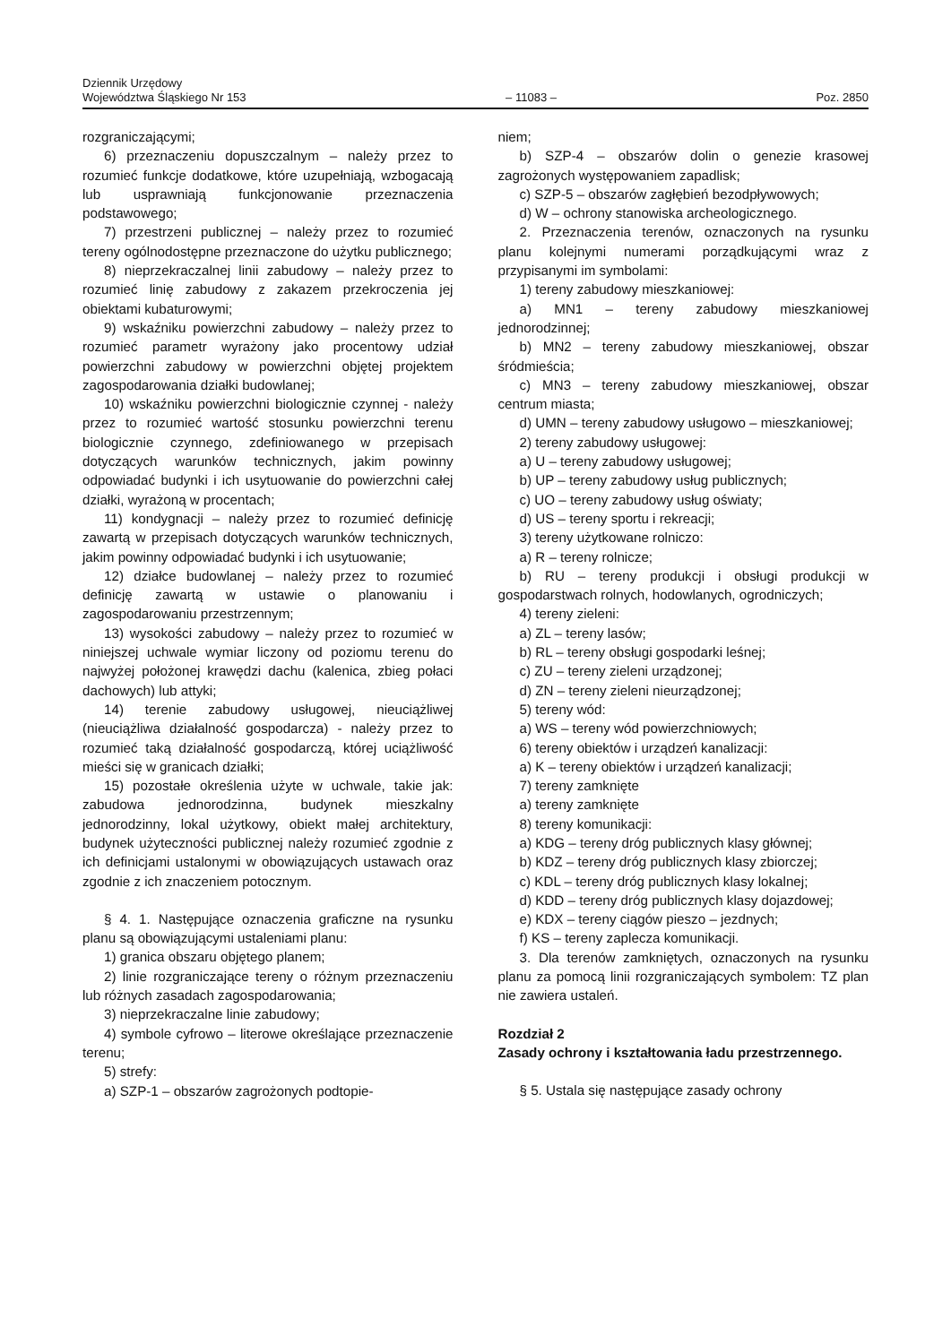Dziennik Urzędowy
Województwa Śląskiego Nr 153
– 11083 –
Poz. 2850
rozgraniczającymi;
6) przeznaczeniu dopuszczalnym – należy przez to rozumieć funkcje dodatkowe, które uzupełniają, wzbogacają lub usprawniają funkcjonowanie przeznaczenia podstawowego;
7) przestrzeni publicznej – należy przez to rozumieć tereny ogólnodostępne przeznaczone do użytku publicznego;
8) nieprzekraczalnej linii zabudowy – należy przez to rozumieć linię zabudowy z zakazem przekroczenia jej obiektami kubaturowymi;
9) wskaźniku powierzchni zabudowy – należy przez to rozumieć parametr wyrażony jako procentowy udział powierzchni zabudowy w powierzchni objętej projektem zagospodarowania działki budowlanej;
10) wskaźniku powierzchni biologicznie czynnej - należy przez to rozumieć wartość stosunku powierzchni terenu biologicznie czynnego, zdefiniowanego w przepisach dotyczących warunków technicznych, jakim powinny odpowiadać budynki i ich usytuowanie do powierzchni całej działki, wyrażoną w procentach;
11) kondygnacji – należy przez to rozumieć definicję zawartą w przepisach dotyczących warunków technicznych, jakim powinny odpowiadać budynki i ich usytuowanie;
12) działce budowlanej – należy przez to rozumieć definicję zawartą w ustawie o planowaniu i zagospodarowaniu przestrzennym;
13) wysokości zabudowy – należy przez to rozumieć w niniejszej uchwale wymiar liczony od poziomu terenu do najwyżej położonej krawędzi dachu (kalenica, zbieg połaci dachowych) lub attyki;
14) terenie zabudowy usługowej, nieuciążliwej (nieuciążliwa działalność gospodarcza) - należy przez to rozumieć taką działalność gospodarczą, której uciążliwość mieści się w granicach działki;
15) pozostałe określenia użyte w uchwale, takie jak: zabudowa jednorodzinna, budynek mieszkalny jednorodzinny, lokal użytkowy, obiekt małej architektury, budynek użyteczności publicznej należy rozumieć zgodnie z ich definicjami ustalonymi w obowiązujących ustawach oraz zgodnie z ich znaczeniem potocznym.
§ 4. 1. Następujące oznaczenia graficzne na rysunku planu są obowiązującymi ustaleniami planu:
1) granica obszaru objętego planem;
2) linie rozgraniczające tereny o różnym przeznaczeniu lub różnych zasadach zagospodarowania;
3) nieprzekraczalne linie zabudowy;
4) symbole cyfrowo – literowe określające przeznaczenie terenu;
5) strefy:
a) SZP-1 – obszarów zagrożonych podtopie-
niem;
b) SZP-4 – obszarów dolin o genezie krasowej zagrożonych występowaniem zapadlisk;
c) SZP-5 – obszarów zagłębień bezodpływowych;
d) W – ochrony stanowiska archeologicznego.
2. Przeznaczenia terenów, oznaczonych na rysunku planu kolejnymi numerami porządkującymi wraz z przypisanymi im symbolami:
1) tereny zabudowy mieszkaniowej:
a) MN1 – tereny zabudowy mieszkaniowej jednorodzinnej;
b) MN2 – tereny zabudowy mieszkaniowej, obszar śródmieścia;
c) MN3 – tereny zabudowy mieszkaniowej, obszar centrum miasta;
d) UMN – tereny zabudowy usługowo – mieszkaniowej;
2) tereny zabudowy usługowej:
a) U – tereny zabudowy usługowej;
b) UP – tereny zabudowy usług publicznych;
c) UO – tereny zabudowy usług oświaty;
d) US – tereny sportu i rekreacji;
3) tereny użytkowane rolniczo:
a) R – tereny rolnicze;
b) RU – tereny produkcji i obsługi produkcji w gospodarstwach rolnych, hodowlanych, ogrodniczych;
4) tereny zieleni:
a) ZL – tereny lasów;
b) RL – tereny obsługi gospodarki leśnej;
c) ZU – tereny zieleni urządzonej;
d) ZN – tereny zieleni nieurządzonej;
5) tereny wód:
a) WS – tereny wód powierzchniowych;
6) tereny obiektów i urządzeń kanalizacji:
a) K – tereny obiektów i urządzeń kanalizacji;
7) tereny zamknięte
a) tereny zamknięte
8) tereny komunikacji:
a) KDG – tereny dróg publicznych klasy głównej;
b) KDZ – tereny dróg publicznych klasy zbiorczej;
c) KDL – tereny dróg publicznych klasy lokalnej;
d) KDD – tereny dróg publicznych klasy dojazdowej;
e) KDX – tereny ciągów pieszo – jezdnych;
f) KS – tereny zaplecza komunikacji.
3. Dla terenów zamkniętych, oznaczonych na rysunku planu za pomocą linii rozgraniczających symbolem: TZ plan nie zawiera ustaleń.
Rozdział 2
Zasady ochrony i kształtowania ładu przestrzennego.
§ 5. Ustala się następujące zasady ochrony